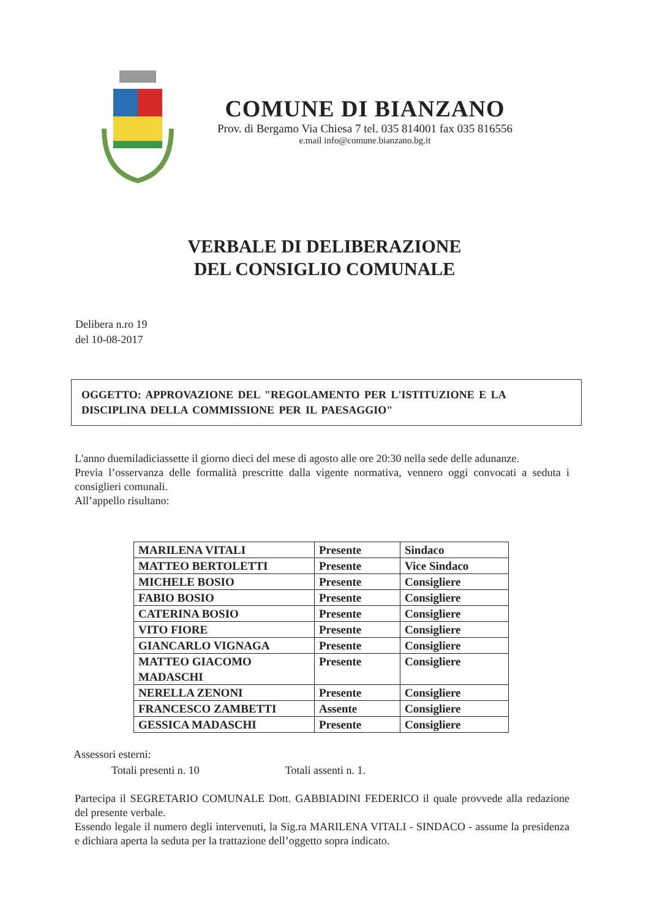COMUNE DI BIANZANO
Prov. di Bergamo Via Chiesa 7 tel. 035 814001 fax 035 816556
e.mail info@comune.bianzano.bg.it
VERBALE DI DELIBERAZIONE
DEL CONSIGLIO COMUNALE
Delibera n.ro 19
del 10-08-2017
OGGETTO: APPROVAZIONE DEL "REGOLAMENTO PER L'ISTITUZIONE E LA DISCIPLINA DELLA COMMISSIONE PER IL PAESAGGIO"
L'anno duemiladiciassette il giorno dieci del mese di agosto alle ore 20:30 nella sede delle adunanze.
Previa l’osservanza delle formalità prescritte dalla vigente normativa, vennero oggi convocati a seduta i consiglieri comunali.
All’appello risultano:
| MARILENA VITALI | Presente | Sindaco |
| MATTEO BERTOLETTI | Presente | Vice Sindaco |
| MICHELE BOSIO | Presente | Consigliere |
| FABIO BOSIO | Presente | Consigliere |
| CATERINA BOSIO | Presente | Consigliere |
| VITO FIORE | Presente | Consigliere |
| GIANCARLO VIGNAGA | Presente | Consigliere |
| MATTEO GIACOMO MADASCHI | Presente | Consigliere |
| NERELLA ZENONI | Presente | Consigliere |
| FRANCESCO ZAMBETTI | Assente | Consigliere |
| GESSICA MADASCHI | Presente | Consigliere |
Assessori esterni:
Totali presenti n. 10 Totali assenti n. 1.
Partecipa il SEGRETARIO COMUNALE Dott. GABBIADINI FEDERICO il quale provvede alla redazione del presente verbale.
Essendo legale il numero degli intervenuti, la Sig.ra MARILENA VITALI - SINDACO - assume la presidenza e dichiara aperta la seduta per la trattazione dell’oggetto sopra indicato.